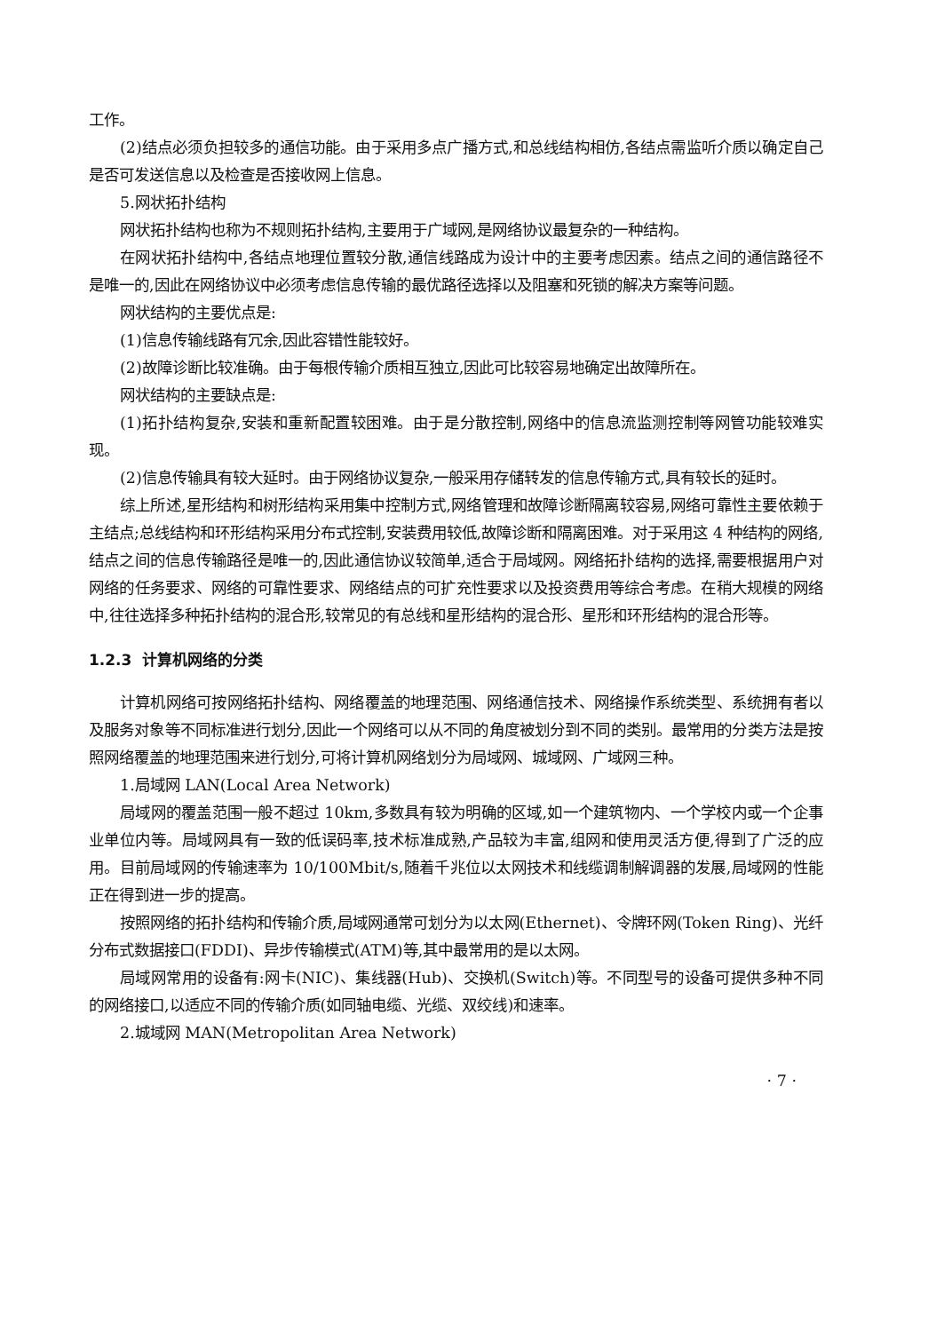工作。
(2)结点必须负担较多的通信功能。由于采用多点广播方式,和总线结构相仿,各结点需监听介质以确定自己是否可发送信息以及检查是否接收网上信息。
5.网状拓扑结构
网状拓扑结构也称为不规则拓扑结构,主要用于广域网,是网络协议最复杂的一种结构。
在网状拓扑结构中,各结点地理位置较分散,通信线路成为设计中的主要考虑因素。结点之间的通信路径不是唯一的,因此在网络协议中必须考虑信息传输的最优路径选择以及阻塞和死锁的解决方案等问题。
网状结构的主要优点是:
(1)信息传输线路有冗余,因此容错性能较好。
(2)故障诊断比较准确。由于每根传输介质相互独立,因此可比较容易地确定出故障所在。
网状结构的主要缺点是:
(1)拓扑结构复杂,安装和重新配置较困难。由于是分散控制,网络中的信息流监测控制等网管功能较难实现。
(2)信息传输具有较大延时。由于网络协议复杂,一般采用存储转发的信息传输方式,具有较长的延时。
综上所述,星形结构和树形结构采用集中控制方式,网络管理和故障诊断隔离较容易,网络可靠性主要依赖于主结点;总线结构和环形结构采用分布式控制,安装费用较低,故障诊断和隔离困难。对于采用这 4 种结构的网络,结点之间的信息传输路径是唯一的,因此通信协议较简单,适合于局域网。网络拓扑结构的选择,需要根据用户对网络的任务要求、网络的可靠性要求、网络结点的可扩充性要求以及投资费用等综合考虑。在稍大规模的网络中,往往选择多种拓扑结构的混合形,较常见的有总线和星形结构的混合形、星形和环形结构的混合形等。
1.2.3 计算机网络的分类
计算机网络可按网络拓扑结构、网络覆盖的地理范围、网络通信技术、网络操作系统类型、系统拥有者以及服务对象等不同标准进行划分,因此一个网络可以从不同的角度被划分到不同的类别。最常用的分类方法是按照网络覆盖的地理范围来进行划分,可将计算机网络划分为局域网、城域网、广域网三种。
1.局域网 LAN(Local Area Network)
局域网的覆盖范围一般不超过 10km,多数具有较为明确的区域,如一个建筑物内、一个学校内或一个企事业单位内等。局域网具有一致的低误码率,技术标准成熟,产品较为丰富,组网和使用灵活方便,得到了广泛的应用。目前局域网的传输速率为 10/100Mbit/s,随着千兆位以太网技术和线缆调制解调器的发展,局域网的性能正在得到进一步的提高。
按照网络的拓扑结构和传输介质,局域网通常可划分为以太网(Ethernet)、令牌环网(Token Ring)、光纤分布式数据接口(FDDI)、异步传输模式(ATM)等,其中最常用的是以太网。
局域网常用的设备有:网卡(NIC)、集线器(Hub)、交换机(Switch)等。不同型号的设备可提供多种不同的网络接口,以适应不同的传输介质(如同轴电缆、光缆、双绞线)和速率。
2.城域网 MAN(Metropolitan Area Network)
· 7 ·